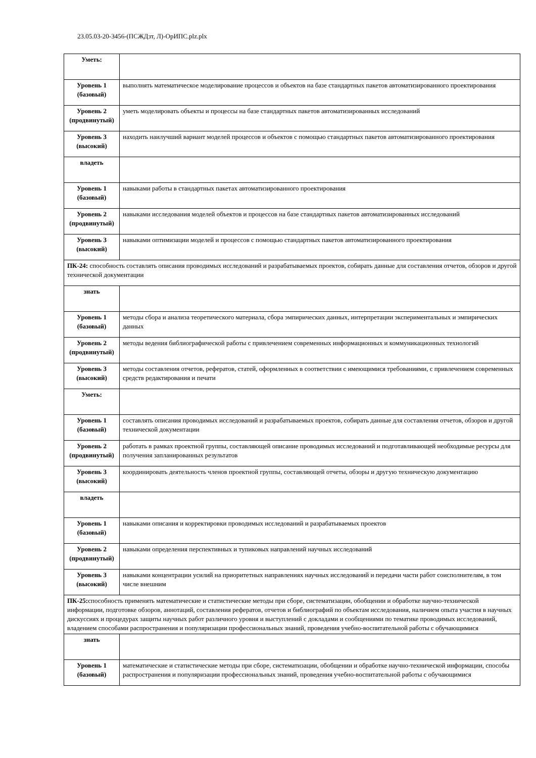23.05.03-20-3456-(ПСЖДзт, Л)-ОрИПС.plz.plx
| Уметь: | |
| Уровень 1 (базовый) | выполнять математическое моделирование процессов и объектов на базе стандартных пакетов автоматизированного проектирования |
| Уровень 2 (продвинутый) | уметь моделировать объекты и процессы на базе стандартных пакетов автоматизированных исследований |
| Уровень 3 (высокий) | находить наилучший вариант моделей процессов и объектов с помощью стандартных пакетов автоматизированного проектирования |
| владеть | |
| Уровень 1 (базовый) | навыками работы в стандартных пакетах автоматизированного проектирования |
| Уровень 2 (продвинутый) | навыками исследования моделей объектов и процессов на базе стандартных пакетов автоматизированных исследований |
| Уровень 3 (высокий) | навыками оптимизации моделей и процессов с помощью стандартных пакетов автоматизированного проектирования |
| ПК-24: способность составлять описания проводимых исследований и разрабатываемых проектов, собирать данные для составления отчетов, обзоров и другой технической документации | |
| знать | |
| Уровень 1 (базовый) | методы сбора и анализа теоретического материала, сбора эмпирических данных, интерпретации экспериментальных и эмпирических данных |
| Уровень 2 (продвинутый) | методы ведения библиографической работы с привлечением современных информационных и коммуникационных технологий |
| Уровень 3 (высокий) | методы составления отчетов, рефератов, статей, оформленных в соответствии с имеющимися требованиями, с привлечением современных средств редактирования и печати |
| Уметь: | |
| Уровень 1 (базовый) | составлять описания проводимых исследований и разрабатываемых проектов, собирать данные для составления отчетов, обзоров и другой технической документации |
| Уровень 2 (продвинутый) | работать в рамках проектной группы, составляющей описание проводимых исследований и подготавливающей необходимые ресурсы для получения запланированных результатов |
| Уровень 3 (высокий) | координировать деятельность членов проектной группы, составляющей отчеты, обзоры и другую техническую документацию |
| владеть | |
| Уровень 1 (базовый) | навыками описания и корректировки проводимых исследований и разрабатываемых проектов |
| Уровень 2 (продвинутый) | навыками определения перспективных и тупиковых направлений научных исследований |
| Уровень 3 (высокий) | навыками концентрации усилий на приоритетных направлениях научных исследований и передачи части работ соисполнителям, в том числе внешним |
| ПК-25: способность применять математические и статистические методы при сборе, систематизации, обобщении и обработке научно-технической информации, подготовке обзоров, аннотаций, составления рефератов, отчетов и библиографий по объектам исследования, наличием опыта участия в научных дискуссиях и процедурах защиты научных работ различного уровня и выступлений с докладами и сообщениями по тематике проводимых исследований, владением способами распространения и популяризации профессиональных знаний, проведения учебно-воспитательной работы с обучающимися | |
| знать | |
| Уровень 1 (базовый) | математические и статистические методы при сборе, систематизации, обобщении и обработке научно-технической информации, способы распространения и популяризации профессиональных знаний, проведения учебно-воспитательной работы с обучающимися |